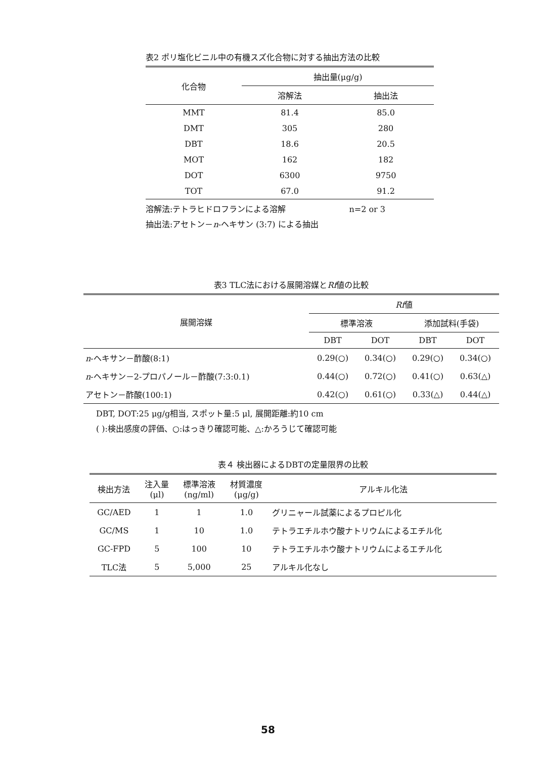表2 ポリ塩化ビニル中の有機スズ化合物に対する抽出方法の比較
| 化合物 | 抽出量(μg/g) | |
| --- | --- | --- |
| | 溶解法 | 抽出法 |
| MMT | 81.4 | 85.0 |
| DMT | 305 | 280 |
| DBT | 18.6 | 20.5 |
| MOT | 162 | 182 |
| DOT | 6300 | 9750 |
| TOT | 67.0 | 91.2 |
溶解法:テトラヒドロフランによる溶解 n=2 or 3
抽出法:アセトン－n-ヘキサン (3:7) による抽出
表3 TLC法における展開溶媒とRf値の比較
| 展開溶媒 | Rf 値 | | | |
| --- | --- | --- | --- | --- |
| | 標準溶液 | | 添加試料(手袋) | |
| | DBT | DOT | DBT | DOT |
| n -ヘキサン－酢酸(8:1) | 0.29(○) | 0.34(○) | 0.29(○) | 0.34(○) |
| n -ヘキサン－2-プロパノール－酢酸(7:3:0.1) | 0.44(○) | 0.72(○) | 0.41(○) | 0.63(△) |
| アセトン－酢酸(100:1) | 0.42(○) | 0.61(○) | 0.33(△) | 0.44(△) |
DBT, DOT:25 μg/g相当, スポット量:5 μl, 展開距離:約10 cm
( ):検出感度の評価、○:はっきり確認可能、△:かろうじて確認可能
表４ 検出器によるDBTの定量限界の比較
| 検出方法 | 注入量 (μl) | 標準溶液 (ng/ml) | 材質濃度 (μg/g) | アルキル化法 |
| --- | --- | --- | --- | --- |
| GC/AED | 1 | 1 | 1.0 | グリニャール試薬によるプロピル化 |
| GC/MS | 1 | 10 | 1.0 | テトラエチルホウ酸ナトリウムによるエチル化 |
| GC-FPD | 5 | 100 | 10 | テトラエチルホウ酸ナトリウムによるエチル化 |
| TLC法 | 5 | 5,000 | 25 | アルキル化なし |
58